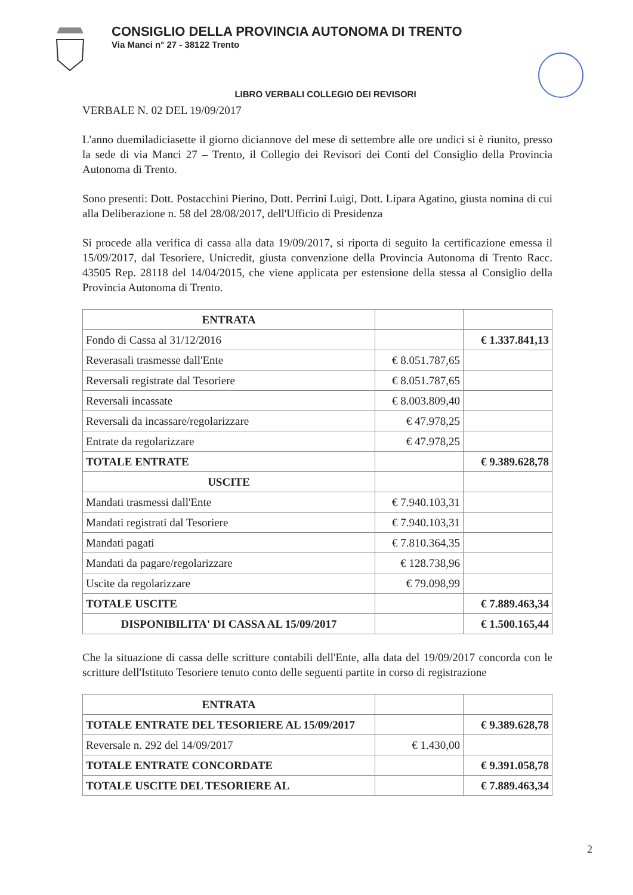CONSIGLIO DELLA PROVINCIA AUTONOMA DI TRENTO
Via Manci n° 27 - 38122 Trento
LIBRO VERBALI COLLEGIO DEI REVISORI
VERBALE N. 02 DEL 19/09/2017
L'anno duemiladiciasette il giorno diciannove del mese di settembre alle ore undici si è riunito, presso la sede di via Manci 27 – Trento, il Collegio dei Revisori dei Conti del Consiglio della Provincia Autonoma di Trento.
Sono presenti: Dott. Postacchini Pierino, Dott. Perrini Luigi, Dott. Lipara Agatino, giusta nomina di cui alla Deliberazione n. 58 del 28/08/2017, dell'Ufficio di Presidenza
Si procede alla verifica di cassa alla data 19/09/2017, si riporta di seguito la certificazione emessa il 15/09/2017, dal Tesoriere, Unicredit, giusta convenzione della Provincia Autonoma di Trento Racc. 43505 Rep. 28118 del 14/04/2015, che viene applicata per estensione della stessa al Consiglio della Provincia Autonoma di Trento.
| ENTRATA | | |
| Fondo di Cassa al 31/12/2016 | | € 1.337.841,13 |
| Reverasali trasmesse dall'Ente | € 8.051.787,65 | |
| Reversali registrate dal Tesoriere | € 8.051.787,65 | |
| Reversali incassate | € 8.003.809,40 | |
| Reversali da incassare/regolarizzare | € 47.978,25 | |
| Entrate da regolarizzare | € 47.978,25 | |
| TOTALE ENTRATE | | € 9.389.628,78 |
| USCITE | | |
| Mandati trasmessi dall'Ente | € 7.940.103,31 | |
| Mandati registrati dal Tesoriere | € 7.940.103,31 | |
| Mandati pagati | € 7.810.364,35 | |
| Mandati da pagare/regolarizzare | € 128.738,96 | |
| Uscite da regolarizzare | € 79.098,99 | |
| TOTALE USCITE | | € 7.889.463,34 |
| DISPONIBILITA' DI CASSA AL 15/09/2017 | | € 1.500.165,44 |
Che la situazione di cassa delle scritture contabili dell'Ente, alla data del 19/09/2017 concorda con le scritture dell'Istituto Tesoriere tenuto conto delle seguenti partite in corso di registrazione
| ENTRATA | | |
| TOTALE ENTRATE DEL TESORIERE AL 15/09/2017 | | € 9.389.628,78 |
| Reversale n. 292 del 14/09/2017 | € 1.430,00 | |
| TOTALE ENTRATE CONCORDATE | | € 9.391.058,78 |
| TOTALE USCITE DEL TESORIERE AL | | € 7.889.463,34 |
2